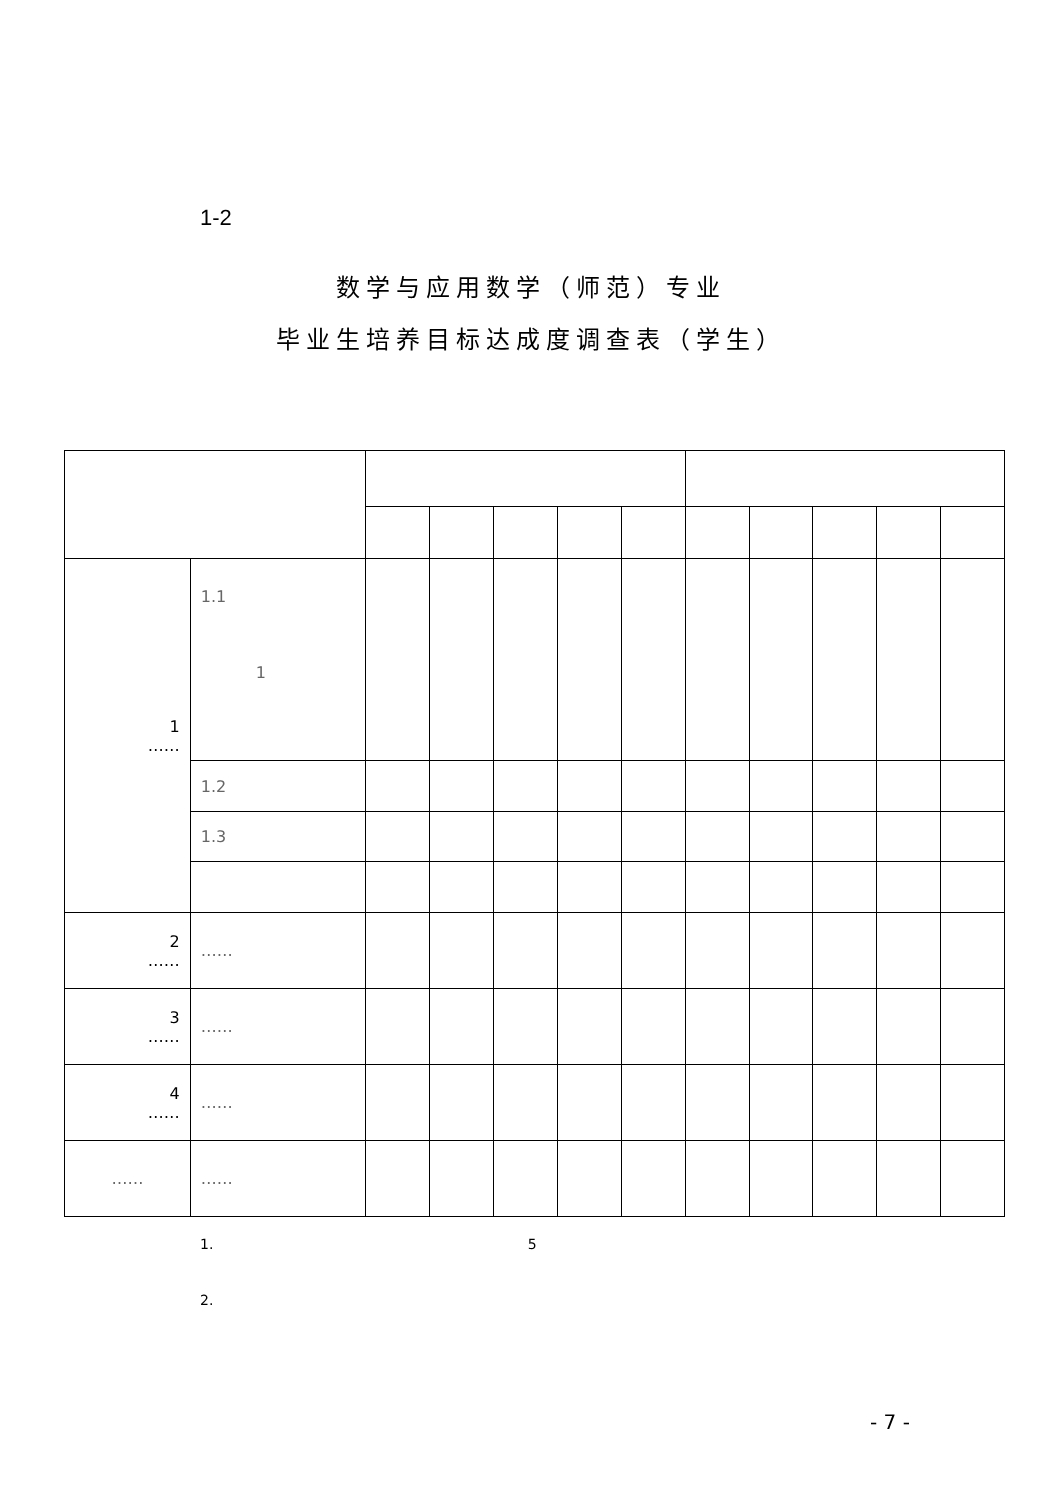1-2
数学与应用数学（师范）专业
毕业生培养目标达成度调查表（学生）
| 1 …… | 1.1 1 | | | | | | | | | | |
| | 1.2 | | | | | | | | | | |
| | 1.3 | | | | | | | | | | |
| 2 …… | …… | | | | | | | | | | |
| 3 …… | …… | | | | | | | | | | |
| 4 …… | …… | | | | | | | | | | |
| …… | …… | | | | | | | | | | |
1. 5
2.
- 7 -